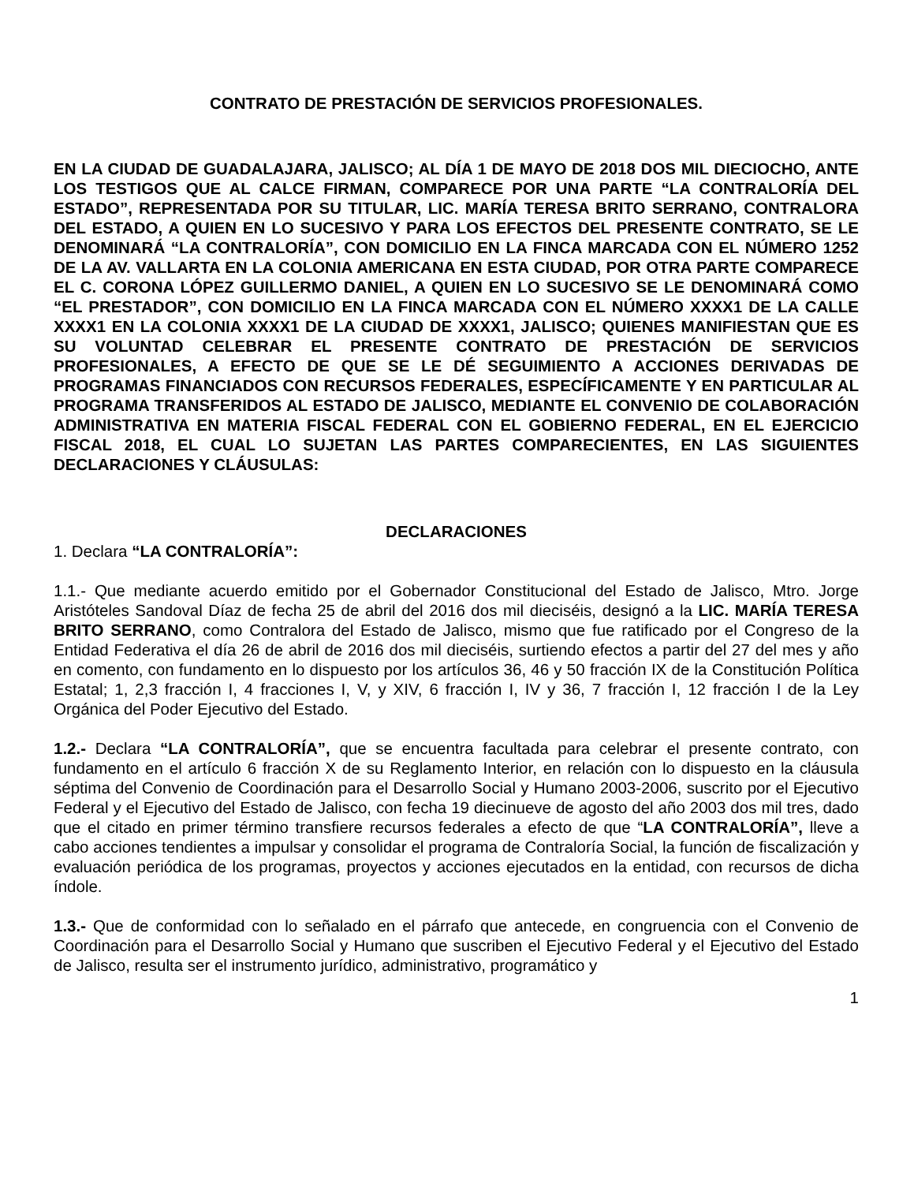CONTRATO DE PRESTACIÓN DE SERVICIOS PROFESIONALES.
EN LA CIUDAD DE GUADALAJARA, JALISCO; AL DÍA 1 DE MAYO DE 2018 DOS MIL DIECIOCHO, ANTE LOS TESTIGOS QUE AL CALCE FIRMAN, COMPARECE POR UNA PARTE “LA CONTRALORÍA DEL ESTADO”, REPRESENTADA POR SU TITULAR, LIC. MARÍA TERESA BRITO SERRANO, CONTRALORA DEL ESTADO, A QUIEN EN LO SUCESIVO Y PARA LOS EFECTOS DEL PRESENTE CONTRATO, SE LE DENOMINARÁ “LA CONTRALORÍA”, CON DOMICILIO EN LA FINCA MARCADA CON EL NÚMERO 1252 DE LA AV. VALLARTA EN LA COLONIA AMERICANA EN ESTA CIUDAD, POR OTRA PARTE COMPARECE EL C. CORONA LÓPEZ GUILLERMO DANIEL, A QUIEN EN LO SUCESIVO SE LE DENOMINARÁ COMO “EL PRESTADOR”, CON DOMICILIO EN LA FINCA MARCADA CON EL NÚMERO XXXX1 DE LA CALLE XXXX1 EN LA COLONIA XXXX1 DE LA CIUDAD DE XXXX1, JALISCO; QUIENES MANIFIESTAN QUE ES SU VOLUNTAD CELEBRAR EL PRESENTE CONTRATO DE PRESTACIÓN DE SERVICIOS PROFESIONALES, A EFECTO DE QUE SE LE DÉ SEGUIMIENTO A ACCIONES DERIVADAS DE PROGRAMAS FINANCIADOS CON RECURSOS FEDERALES, ESPECÍFICAMENTE Y EN PARTICULAR AL PROGRAMA TRANSFERIDOS AL ESTADO DE JALISCO, MEDIANTE EL CONVENIO DE COLABORACIÓN ADMINISTRATIVA EN MATERIA FISCAL FEDERAL CON EL GOBIERNO FEDERAL, EN EL EJERCICIO FISCAL 2018, EL CUAL LO SUJETAN LAS PARTES COMPARECIENTES, EN LAS SIGUIENTES DECLARACIONES Y CLÁUSULAS:
DECLARACIONES
1. Declara “LA CONTRALORÍA”:
1.1.- Que mediante acuerdo emitido por el Gobernador Constitucional del Estado de Jalisco, Mtro. Jorge Aristóteles Sandoval Díaz de fecha 25 de abril del 2016 dos mil dieciséis, designó a la LIC. MARÍA TERESA BRITO SERRANO, como Contralora del Estado de Jalisco, mismo que fue ratificado por el Congreso de la Entidad Federativa el día 26 de abril de 2016 dos mil dieciséis, surtiendo efectos a partir del 27 del mes y año en comento, con fundamento en lo dispuesto por los artículos 36, 46 y 50 fracción IX de la Constitución Política Estatal; 1, 2,3 fracción I, 4 fracciones I, V, y XIV, 6 fracción I, IV y 36, 7 fracción I, 12 fracción I de la Ley Orgánica del Poder Ejecutivo del Estado.
1.2.- Declara “LA CONTRALORÍA”, que se encuentra facultada para celebrar el presente contrato, con fundamento en el artículo 6 fracción X de su Reglamento Interior, en relación con lo dispuesto en la cláusula séptima del Convenio de Coordinación para el Desarrollo Social y Humano 2003-2006, suscrito por el Ejecutivo Federal y el Ejecutivo del Estado de Jalisco, con fecha 19 diecinueve de agosto del año 2003 dos mil tres, dado que el citado en primer término transfiere recursos federales a efecto de que “LA CONTRALORÍA”, lleve a cabo acciones tendientes a impulsar y consolidar el programa de Contraloría Social, la función de fiscalización y evaluación periódica de los programas, proyectos y acciones ejecutados en la entidad, con recursos de dicha índole.
1.3.- Que de conformidad con lo señalado en el párrafo que antecede, en congruencia con el Convenio de Coordinación para el Desarrollo Social y Humano que suscriben el Ejecutivo Federal y el Ejecutivo del Estado de Jalisco, resulta ser el instrumento jurídico, administrativo, programático y
1